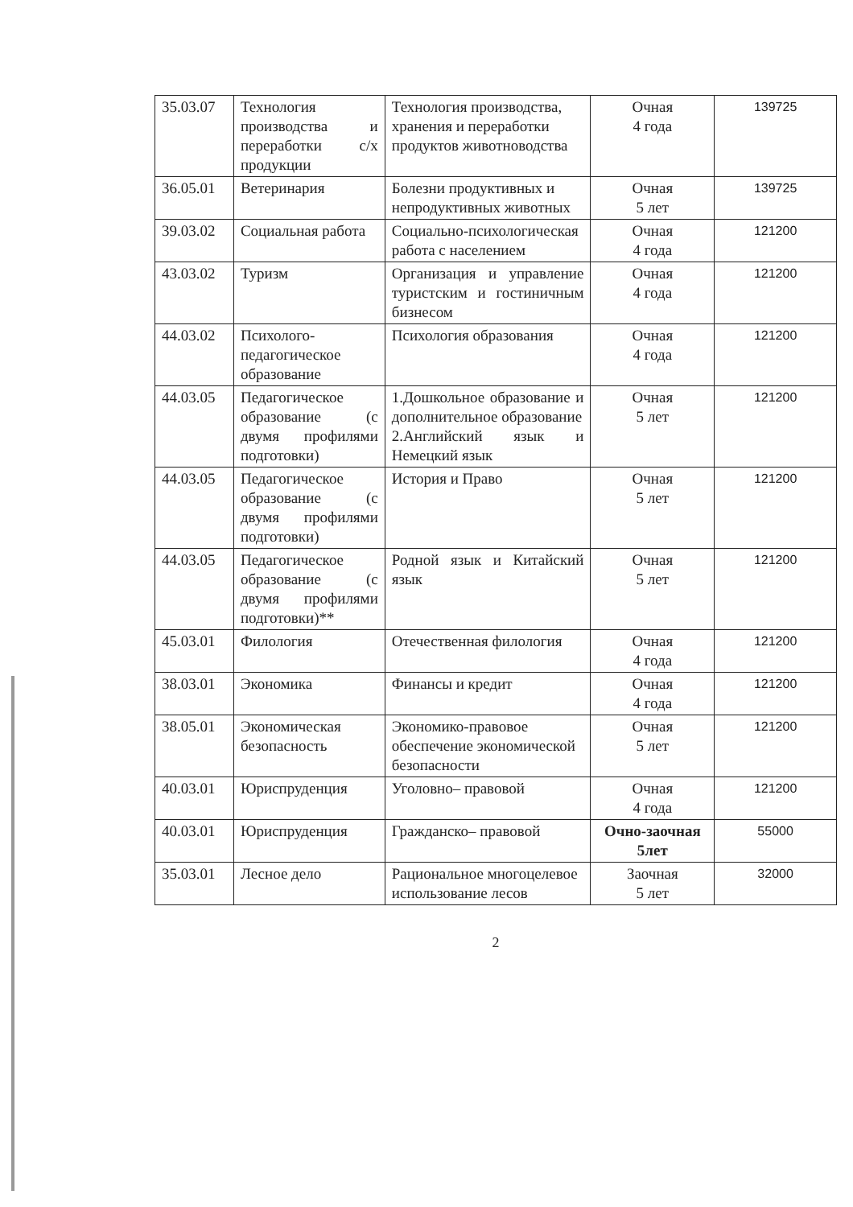| 35.03.07 | Технология производства и переработки с/х продукции | Технология производства, хранения и переработки продуктов животноводства | Очная 4 года | 139725 |
| 36.05.01 | Ветеринария | Болезни продуктивных и непродуктивных животных | Очная 5 лет | 139725 |
| 39.03.02 | Социальная работа | Социально-психологическая работа с населением | Очная 4 года | 121200 |
| 43.03.02 | Туризм | Организация и управление туристским и гостиничным бизнесом | Очная 4 года | 121200 |
| 44.03.02 | Психолого-педагогическое образование | Психология образования | Очная 4 года | 121200 |
| 44.03.05 | Педагогическое образование (с двумя профилями подготовки) | 1.Дошкольное образование и дополнительное образование 2.Английский язык и Немецкий язык | Очная 5 лет | 121200 |
| 44.03.05 | Педагогическое образование (с двумя профилями подготовки) | История и Право | Очная 5 лет | 121200 |
| 44.03.05 | Педагогическое образование (с двумя профилями подготовки)** | Родной язык и Китайский язык | Очная 5 лет | 121200 |
| 45.03.01 | Филология | Отечественная филология | Очная 4 года | 121200 |
| 38.03.01 | Экономика | Финансы и кредит | Очная 4 года | 121200 |
| 38.05.01 | Экономическая безопасность | Экономико-правовое обеспечение экономической безопасности | Очная 5 лет | 121200 |
| 40.03.01 | Юриспруденция | Уголовно– правовой | Очная 4 года | 121200 |
| 40.03.01 | Юриспруденция | Гражданско– правовой | Очно-заочная 5лет | 55000 |
| 35.03.01 | Лесное дело | Рациональное многоцелевое использование лесов | Заочная 5 лет | 32000 |
2